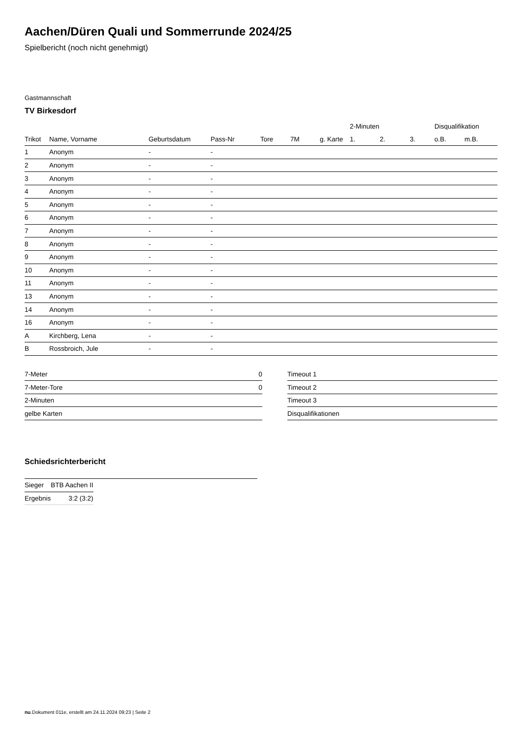Aachen/Düren Quali und Sommerrunde 2024/25
Spielbericht (noch nicht genehmigt)
Gastmannschaft
TV Birkesdorf
| | | | | | | | 2-Minuten | | | Disqualifikation | |
| --- | --- | --- | --- | --- | --- | --- | --- | --- | --- | --- | --- |
| Trikot | Name, Vorname | Geburtsdatum | Pass-Nr | Tore | 7M | g. Karte | 1. | 2. | 3. | o.B. | m.B. |
| 1 | Anonym | - | - | | | | | | | | |
| 2 | Anonym | - | - | | | | | | | | |
| 3 | Anonym | - | - | | | | | | | | |
| 4 | Anonym | - | - | | | | | | | | |
| 5 | Anonym | - | - | | | | | | | | |
| 6 | Anonym | - | - | | | | | | | | |
| 7 | Anonym | - | - | | | | | | | | |
| 8 | Anonym | - | - | | | | | | | | |
| 9 | Anonym | - | - | | | | | | | | |
| 10 | Anonym | - | - | | | | | | | | |
| 11 | Anonym | - | - | | | | | | | | |
| 13 | Anonym | - | - | | | | | | | | |
| 14 | Anonym | - | - | | | | | | | | |
| 16 | Anonym | - | - | | | | | | | | |
| A | Kirchberg, Lena | - | - | | | | | | | | |
| B | Rossbroich, Jule | - | - | | | | | | | | |
| 7-Meter | 0 |
| 7-Meter-Tore | 0 |
| 2-Minuten | |
| gelbe Karten | |
| Timeout 1 |
| Timeout 2 |
| Timeout 3 |
| Disqualifikationen |
Schiedsrichterbericht
| Sieger | BTB Aachen II |
| Ergebnis | 3:2 (3:2) |
nu.Dokument 011e, erstellt am 24.11.2024 09:23 | Seite 2